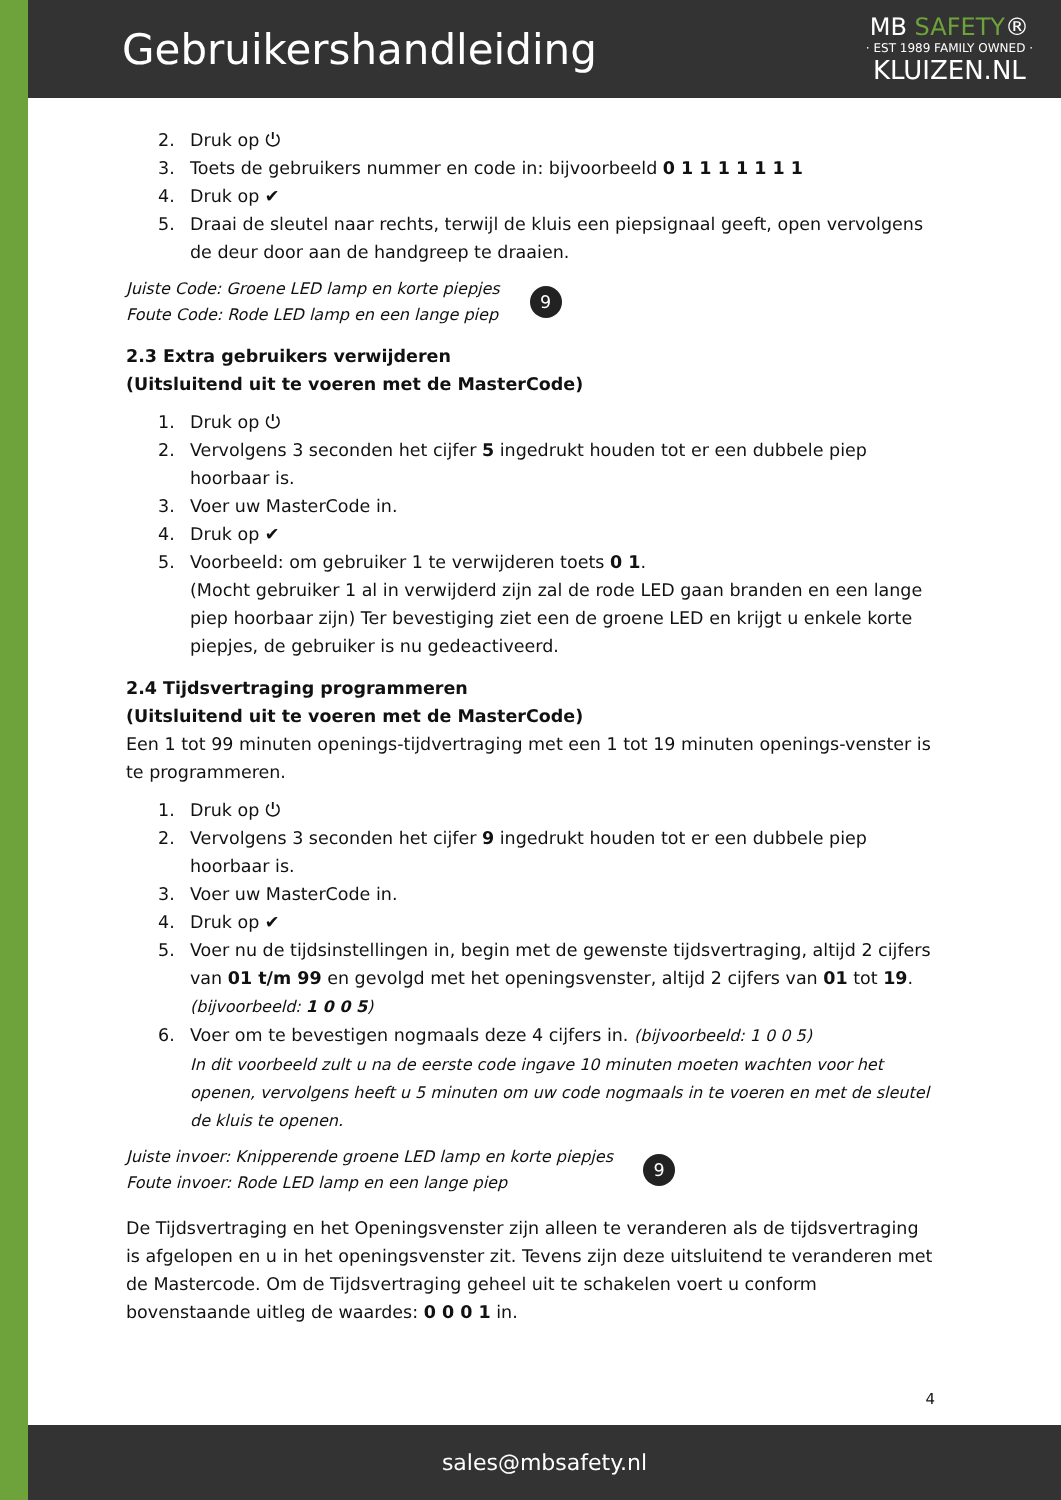Gebruikershandleiding
MB SAFETY®
· EST 1989 FAMILY OWNED ·
KLUIZEN.NL
2. Druk op ⏻
3. Toets de gebruikers nummer en code in: bijvoorbeeld 0 1 1 1 1 1 1 1
4. Druk op ✔
5. Draai de sleutel naar rechts, terwijl de kluis een piepsignaal geeft, open vervolgens de deur door aan de handgreep te draaien.
Juiste Code: Groene LED lamp en korte piepjes
Foute Code: Rode LED lamp en een lange piep
9
2.3 Extra gebruikers verwijderen
(Uitsluitend uit te voeren met de MasterCode)
1. Druk op ⏻
2. Vervolgens 3 seconden het cijfer 5 ingedrukt houden tot er een dubbele piep hoorbaar is.
3. Voer uw MasterCode in.
4. Druk op ✔
5. Voorbeeld: om gebruiker 1 te verwijderen toets 0 1.
(Mocht gebruiker 1 al in verwijderd zijn zal de rode LED gaan branden en een lange piep hoorbaar zijn) Ter bevestiging ziet een de groene LED en krijgt u enkele korte piepjes, de gebruiker is nu gedeactiveerd.
2.4 Tijdsvertraging programmeren
(Uitsluitend uit te voeren met de MasterCode)
Een 1 tot 99 minuten openings-tijdvertraging met een 1 tot 19 minuten openings-venster is te programmeren.
1. Druk op ⏻
2. Vervolgens 3 seconden het cijfer 9 ingedrukt houden tot er een dubbele piep hoorbaar is.
3. Voer uw MasterCode in.
4. Druk op ✔
5. Voer nu de tijdsinstellingen in, begin met de gewenste tijdsvertraging, altijd 2 cijfers van 01 t/m 99 en gevolgd met het openingsvenster, altijd 2 cijfers van 01 tot 19.
(bijvoorbeeld: 1 0 0 5)
6. Voer om te bevestigen nogmaals deze 4 cijfers in. (bijvoorbeeld: 1 0 0 5)
In dit voorbeeld zult u na de eerste code ingave 10 minuten moeten wachten voor het openen, vervolgens heeft u 5 minuten om uw code nogmaals in te voeren en met de sleutel de kluis te openen.
Juiste invoer: Knipperende groene LED lamp en korte piepjes
Foute invoer: Rode LED lamp en een lange piep
9
De Tijdsvertraging en het Openingsvenster zijn alleen te veranderen als de tijdsvertraging is afgelopen en u in het openingsvenster zit. Tevens zijn deze uitsluitend te veranderen met de Mastercode. Om de Tijdsvertraging geheel uit te schakelen voert u conform bovenstaande uitleg de waardes: 0 0 0 1 in.
4
sales@mbsafety.nl